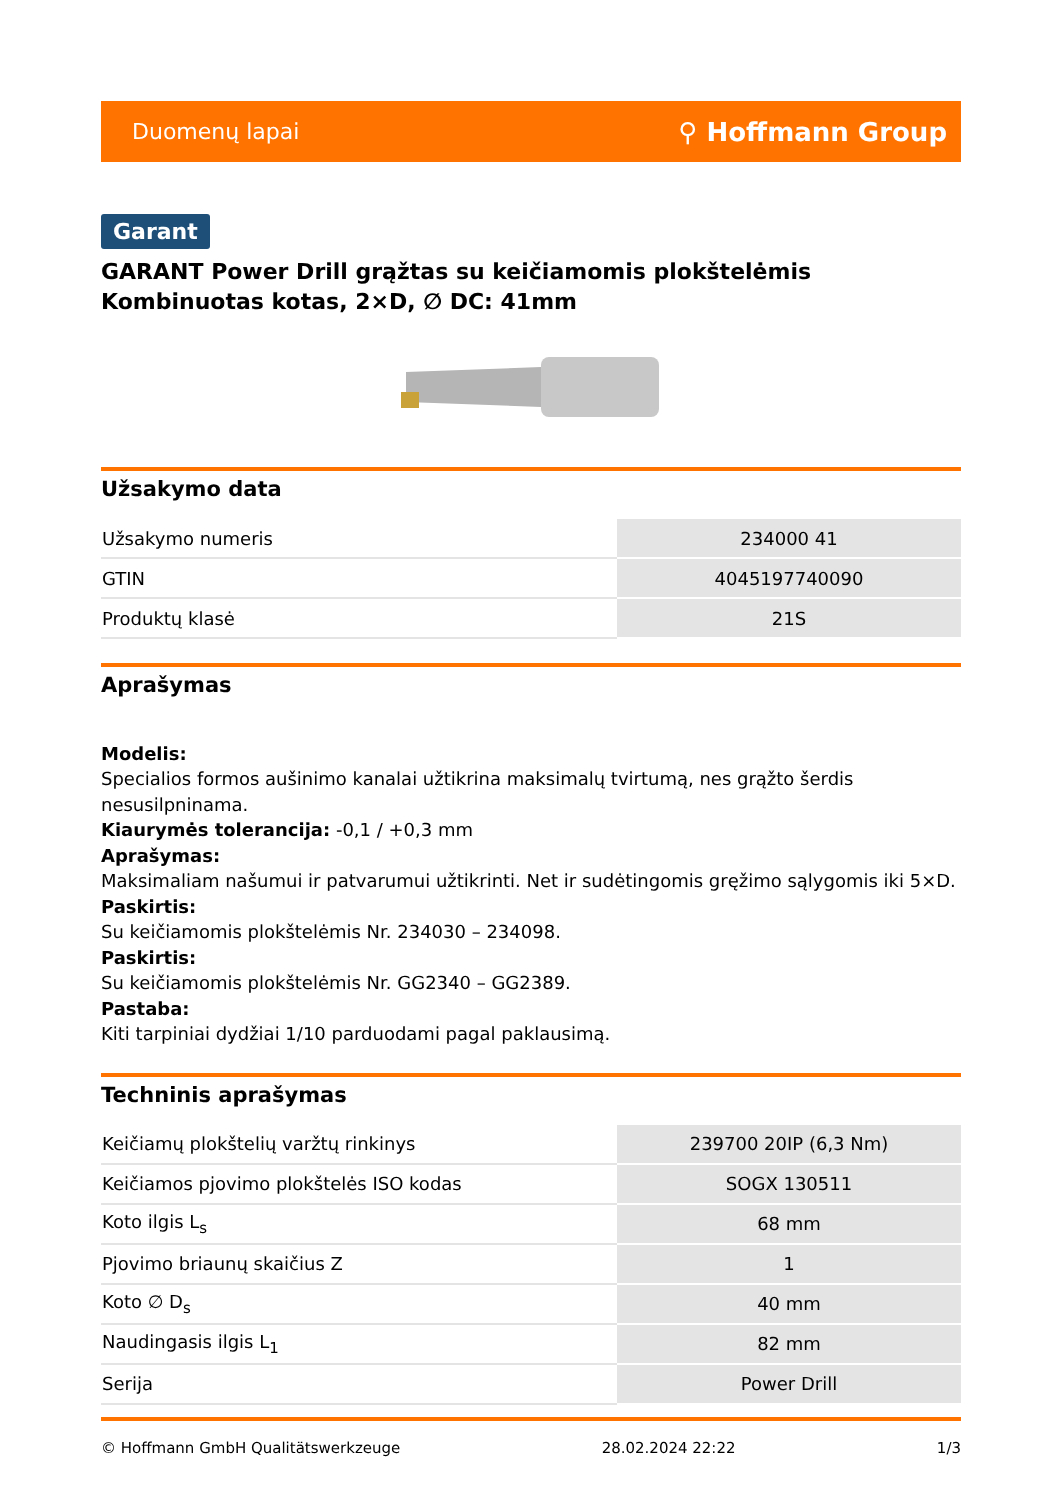Duomenų lapai ⚲ Hoffmann Group
Garant
GARANT Power Drill grąžtas su keičiamomis plokštelėmis Kombinuotas kotas, 2×D, ∅ DC: 41mm
Užsakymo data
| Užsakymo numeris | 234000 41 |
| GTIN | 4045197740090 |
| Produktų klasė | 21S |
Aprašymas
Modelis:
Specialios formos aušinimo kanalai užtikrina maksimalų tvirtumą, nes grąžto šerdis nesusilpninama.
Kiaurymės tolerancija: -0,1 / +0,3 mm
Aprašymas:
Maksimaliam našumui ir patvarumui užtikrinti. Net ir sudėtingomis gręžimo sąlygomis iki 5×D.
Paskirtis:
Su keičiamomis plokštelėmis Nr. 234030 – 234098.
Paskirtis:
Su keičiamomis plokštelėmis Nr. GG2340 – GG2389.
Pastaba:
Kiti tarpiniai dydžiai 1/10 parduodami pagal paklausimą.
Techninis aprašymas
| Keičiamų plokštelių varžtų rinkinys | 239700 20IP (6,3 Nm) |
| Keičiamos pjovimo plokštelės ISO kodas | SOGX 130511 |
| Koto ilgis L<sub>s</sub> | 68 mm |
| Pjovimo briaunų skaičius Z | 1 |
| Koto ∅ D<sub>s</sub> | 40 mm |
| Naudingasis ilgis L<sub>1</sub> | 82 mm |
| Serija | Power Drill |
© Hoffmann GmbH Qualitätswerkzeuge 28.02.2024 22:22 1/3